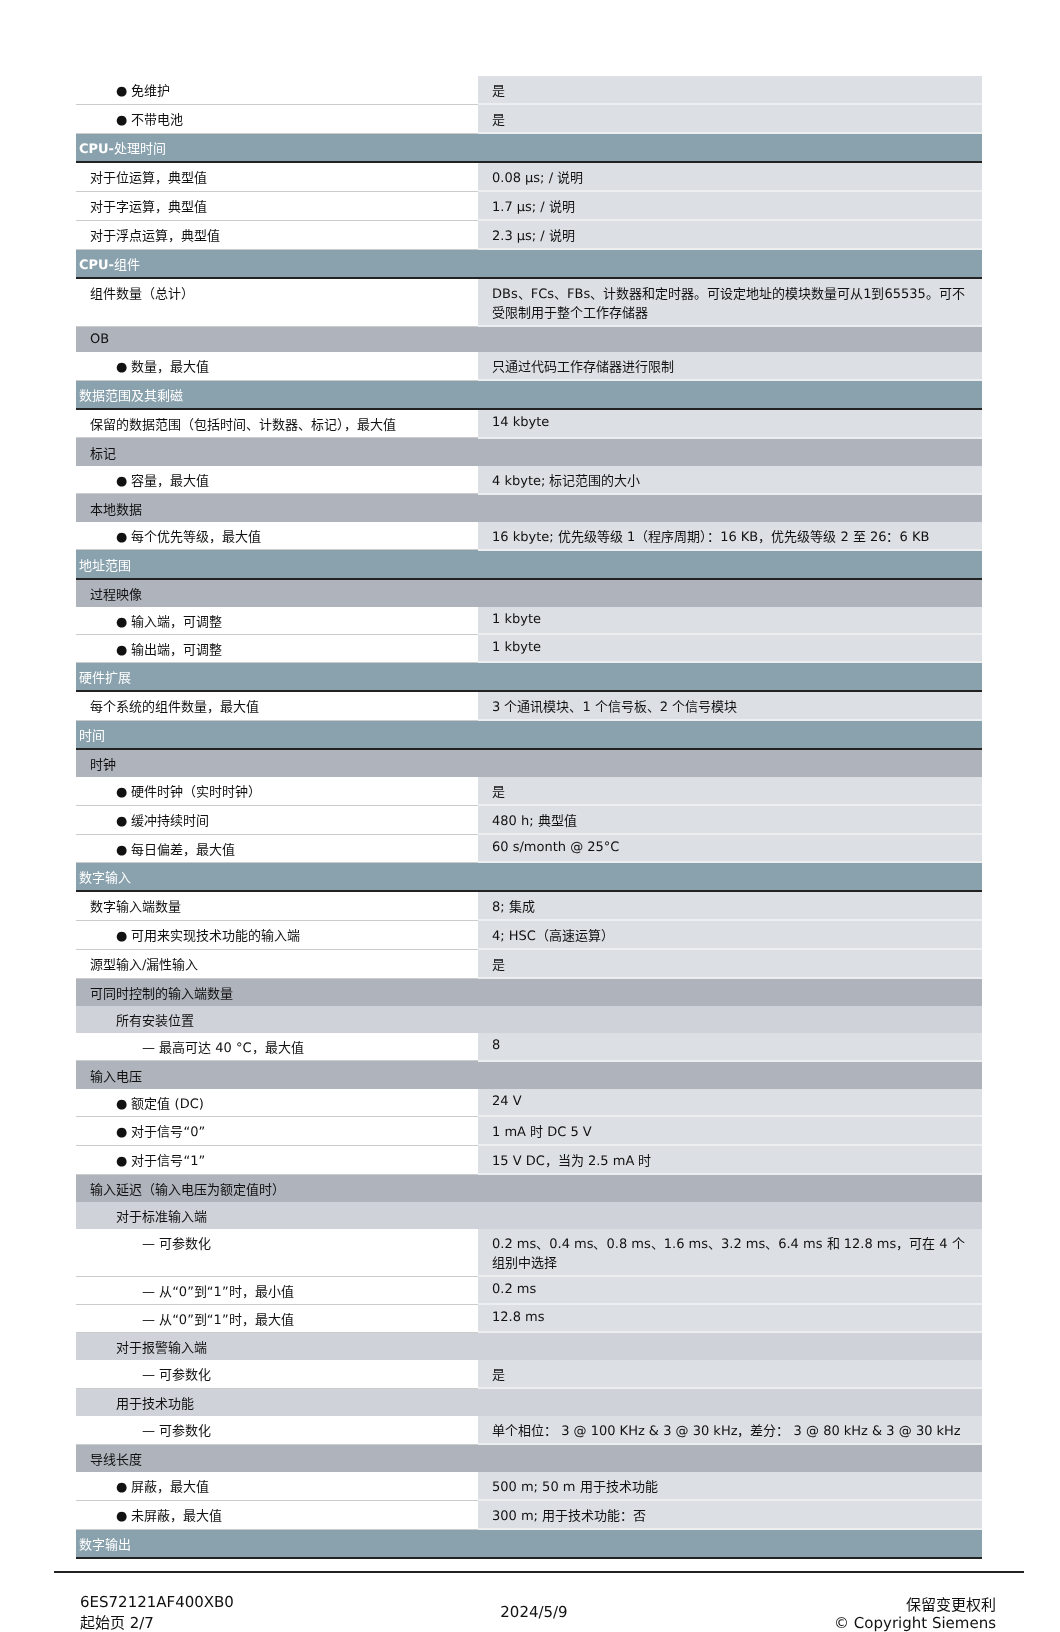| ● 免维护 | 是 |
| ● 不带电池 | 是 |
| CPU- 处理时间 | |
| 对于位运算，典型值 | 0.08 μs; / 说明 |
| 对于字运算，典型值 | 1.7 μs; / 说明 |
| 对于浮点运算，典型值 | 2.3 μs; / 说明 |
| CPU- 组件 | |
| 组件数量（总计） | DBs、FCs、FBs、计数器和定时器。可设定地址的模块数量可从1到65535。可不受限制用于整个工作存储器 |
| OB | |
| ● 数量，最大值 | 只通过代码工作存储器进行限制 |
| 数据范围及其剩磁 | |
| 保留的数据范围（包括时间、计数器、标记），最大值 | 14 kbyte |
| 标记 | |
| ● 容量，最大值 | 4 kbyte; 标记范围的大小 |
| 本地数据 | |
| ● 每个优先等级，最大值 | 16 kbyte; 优先级等级 1（程序周期）：16 KB，优先级等级 2 至 26：6 KB |
| 地址范围 | |
| 过程映像 | |
| ● 输入端，可调整 | 1 kbyte |
| ● 输出端，可调整 | 1 kbyte |
| 硬件扩展 | |
| 每个系统的组件数量，最大值 | 3 个通讯模块、1 个信号板、2 个信号模块 |
| 时间 | |
| 时钟 | |
| ● 硬件时钟（实时时钟） | 是 |
| ● 缓冲持续时间 | 480 h; 典型值 |
| ● 每日偏差，最大值 | 60 s/month @ 25°C |
| 数字输入 | |
| 数字输入端数量 | 8; 集成 |
| ● 可用来实现技术功能的输入端 | 4; HSC（高速运算） |
| 源型输入/漏性输入 | 是 |
| 可同时控制的输入端数量 | |
| 所有安装位置 | |
| — 最高可达 40 °C，最大值 | 8 |
| 输入电压 | |
| ● 额定值 (DC) | 24 V |
| ● 对于信号“0” | 1 mA 时 DC 5 V |
| ● 对于信号“1” | 15 V DC，当为 2.5 mA 时 |
| 输入延迟（输入电压为额定值时） | |
| 对于标准输入端 | |
| — 可参数化 | 0.2 ms、0.4 ms、0.8 ms、1.6 ms、3.2 ms、6.4 ms 和 12.8 ms，可在 4 个组别中选择 |
| — 从“0”到“1”时，最小值 | 0.2 ms |
| — 从“0”到“1”时，最大值 | 12.8 ms |
| 对于报警输入端 | |
| — 可参数化 | 是 |
| 用于技术功能 | |
| — 可参数化 | 单个相位： 3 @ 100 KHz & 3 @ 30 kHz，差分： 3 @ 80 kHz & 3 @ 30 kHz |
| 导线长度 | |
| ● 屏蔽，最大值 | 500 m; 50 m 用于技术功能 |
| ● 未屏蔽，最大值 | 300 m; 用于技术功能：否 |
| 数字输出 | |
6ES72121AF400XB0
起始页 2/7
2024/5/9
保留变更权利
© Copyright Siemens